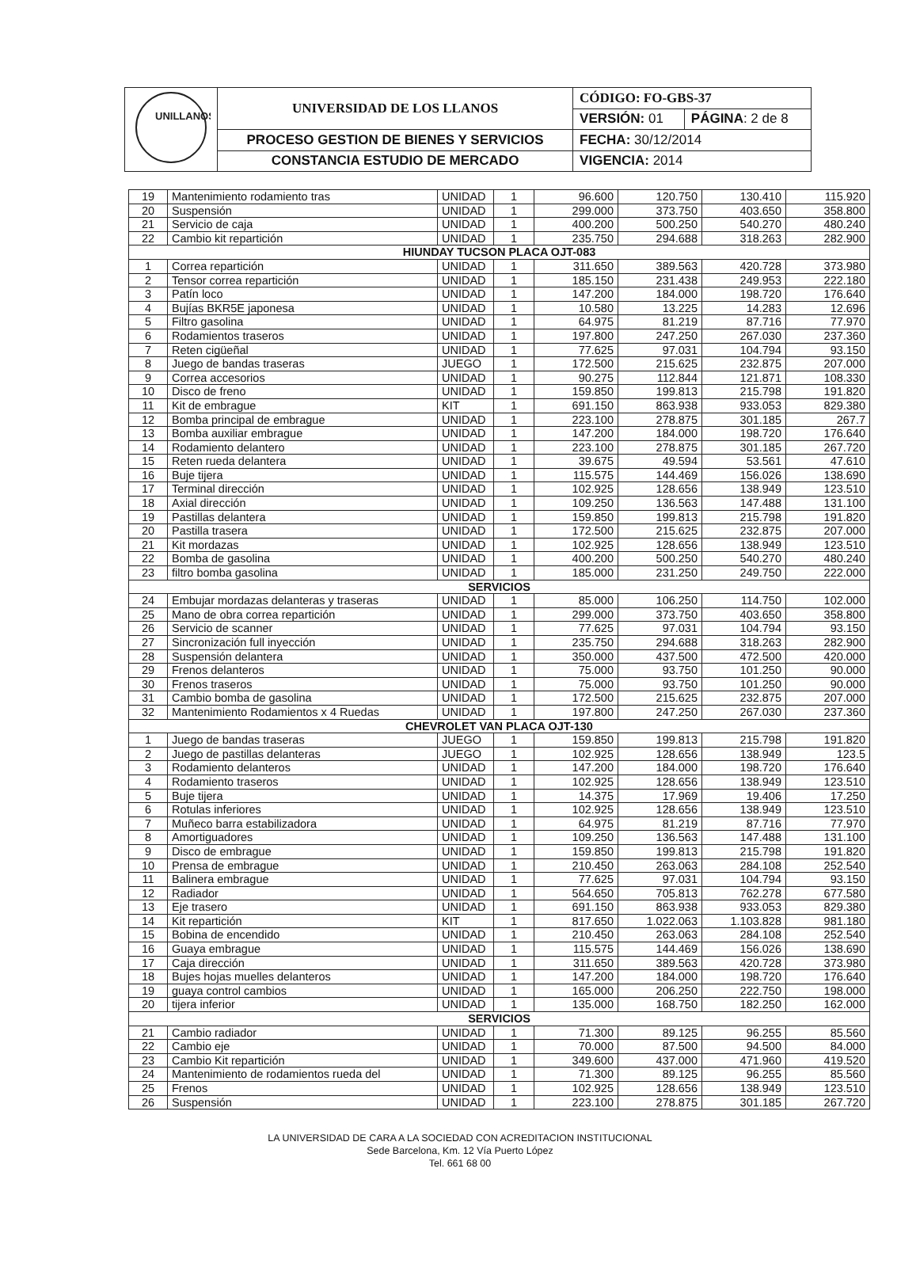| UNILLANOS | UNIVERSIDAD DE LOS LLANOS | CÓDIGO: FO-GBS-37 | |
| | | VERSIÓN: 01 | PÁGINA : 2 de 8 |
| | PROCESO GESTION DE BIENES Y SERVICIOS | FECHA: 30/12/2014 | |
| | CONSTANCIA ESTUDIO DE MERCADO | VIGENCIA: 2014 | |
| 19 | Mantenimiento rodamiento tras | UNIDAD | 1 | 96.600 | 120.750 | 130.410 | 115.920 |
| 20 | Suspensión | UNIDAD | 1 | 299.000 | 373.750 | 403.650 | 358.800 |
| 21 | Servicio de caja | UNIDAD | 1 | 400.200 | 500.250 | 540.270 | 480.240 |
| 22 | Cambio kit repartición | UNIDAD | 1 | 235.750 | 294.688 | 318.263 | 282.900 |
| HIUNDAY TUCSON PLACA OJT-083 | | | | | | | |
| 1 | Correa repartición | UNIDAD | 1 | 311.650 | 389.563 | 420.728 | 373.980 |
| 2 | Tensor correa repartición | UNIDAD | 1 | 185.150 | 231.438 | 249.953 | 222.180 |
| 3 | Patín loco | UNIDAD | 1 | 147.200 | 184.000 | 198.720 | 176.640 |
| 4 | Bujías BKR5E japonesa | UNIDAD | 1 | 10.580 | 13.225 | 14.283 | 12.696 |
| 5 | Filtro gasolina | UNIDAD | 1 | 64.975 | 81.219 | 87.716 | 77.970 |
| 6 | Rodamientos traseros | UNIDAD | 1 | 197.800 | 247.250 | 267.030 | 237.360 |
| 7 | Reten cigüeñal | UNIDAD | 1 | 77.625 | 97.031 | 104.794 | 93.150 |
| 8 | Juego de bandas traseras | JUEGO | 1 | 172.500 | 215.625 | 232.875 | 207.000 |
| 9 | Correa accesorios | UNIDAD | 1 | 90.275 | 112.844 | 121.871 | 108.330 |
| 10 | Disco de freno | UNIDAD | 1 | 159.850 | 199.813 | 215.798 | 191.820 |
| 11 | Kit de embrague | KIT | 1 | 691.150 | 863.938 | 933.053 | 829.380 |
| 12 | Bomba principal de embrague | UNIDAD | 1 | 223.100 | 278.875 | 301.185 | 267.7 |
| 13 | Bomba auxiliar embrague | UNIDAD | 1 | 147.200 | 184.000 | 198.720 | 176.640 |
| 14 | Rodamiento delantero | UNIDAD | 1 | 223.100 | 278.875 | 301.185 | 267.720 |
| 15 | Reten rueda delantera | UNIDAD | 1 | 39.675 | 49.594 | 53.561 | 47.610 |
| 16 | Buje tijera | UNIDAD | 1 | 115.575 | 144.469 | 156.026 | 138.690 |
| 17 | Terminal dirección | UNIDAD | 1 | 102.925 | 128.656 | 138.949 | 123.510 |
| 18 | Axial dirección | UNIDAD | 1 | 109.250 | 136.563 | 147.488 | 131.100 |
| 19 | Pastillas delantera | UNIDAD | 1 | 159.850 | 199.813 | 215.798 | 191.820 |
| 20 | Pastilla trasera | UNIDAD | 1 | 172.500 | 215.625 | 232.875 | 207.000 |
| 21 | Kit mordazas | UNIDAD | 1 | 102.925 | 128.656 | 138.949 | 123.510 |
| 22 | Bomba de gasolina | UNIDAD | 1 | 400.200 | 500.250 | 540.270 | 480.240 |
| 23 | filtro bomba gasolina | UNIDAD | 1 | 185.000 | 231.250 | 249.750 | 222.000 |
| SERVICIOS | | | | | | | |
| 24 | Embujar mordazas delanteras y traseras | UNIDAD | 1 | 85.000 | 106.250 | 114.750 | 102.000 |
| 25 | Mano de obra correa repartición | UNIDAD | 1 | 299.000 | 373.750 | 403.650 | 358.800 |
| 26 | Servicio de scanner | UNIDAD | 1 | 77.625 | 97.031 | 104.794 | 93.150 |
| 27 | Sincronización full inyección | UNIDAD | 1 | 235.750 | 294.688 | 318.263 | 282.900 |
| 28 | Suspensión delantera | UNIDAD | 1 | 350.000 | 437.500 | 472.500 | 420.000 |
| 29 | Frenos delanteros | UNIDAD | 1 | 75.000 | 93.750 | 101.250 | 90.000 |
| 30 | Frenos traseros | UNIDAD | 1 | 75.000 | 93.750 | 101.250 | 90.000 |
| 31 | Cambio bomba de gasolina | UNIDAD | 1 | 172.500 | 215.625 | 232.875 | 207.000 |
| 32 | Mantenimiento Rodamientos x 4 Ruedas | UNIDAD | 1 | 197.800 | 247.250 | 267.030 | 237.360 |
| CHEVROLET VAN PLACA OJT-130 | | | | | | | |
| 1 | Juego de bandas traseras | JUEGO | 1 | 159.850 | 199.813 | 215.798 | 191.820 |
| 2 | Juego de pastillas delanteras | JUEGO | 1 | 102.925 | 128.656 | 138.949 | 123.5 |
| 3 | Rodamiento delanteros | UNIDAD | 1 | 147.200 | 184.000 | 198.720 | 176.640 |
| 4 | Rodamiento traseros | UNIDAD | 1 | 102.925 | 128.656 | 138.949 | 123.510 |
| 5 | Buje tijera | UNIDAD | 1 | 14.375 | 17.969 | 19.406 | 17.250 |
| 6 | Rotulas inferiores | UNIDAD | 1 | 102.925 | 128.656 | 138.949 | 123.510 |
| 7 | Muñeco barra estabilizadora | UNIDAD | 1 | 64.975 | 81.219 | 87.716 | 77.970 |
| 8 | Amortiguadores | UNIDAD | 1 | 109.250 | 136.563 | 147.488 | 131.100 |
| 9 | Disco de embrague | UNIDAD | 1 | 159.850 | 199.813 | 215.798 | 191.820 |
| 10 | Prensa de embrague | UNIDAD | 1 | 210.450 | 263.063 | 284.108 | 252.540 |
| 11 | Balinera embrague | UNIDAD | 1 | 77.625 | 97.031 | 104.794 | 93.150 |
| 12 | Radiador | UNIDAD | 1 | 564.650 | 705.813 | 762.278 | 677.580 |
| 13 | Eje trasero | UNIDAD | 1 | 691.150 | 863.938 | 933.053 | 829.380 |
| 14 | Kit repartición | KIT | 1 | 817.650 | 1.022.063 | 1.103.828 | 981.180 |
| 15 | Bobina de encendido | UNIDAD | 1 | 210.450 | 263.063 | 284.108 | 252.540 |
| 16 | Guaya embrague | UNIDAD | 1 | 115.575 | 144.469 | 156.026 | 138.690 |
| 17 | Caja dirección | UNIDAD | 1 | 311.650 | 389.563 | 420.728 | 373.980 |
| 18 | Bujes hojas muelles delanteros | UNIDAD | 1 | 147.200 | 184.000 | 198.720 | 176.640 |
| 19 | guaya control cambios | UNIDAD | 1 | 165.000 | 206.250 | 222.750 | 198.000 |
| 20 | tijera inferior | UNIDAD | 1 | 135.000 | 168.750 | 182.250 | 162.000 |
| SERVICIOS | | | | | | | |
| 21 | Cambio radiador | UNIDAD | 1 | 71.300 | 89.125 | 96.255 | 85.560 |
| 22 | Cambio eje | UNIDAD | 1 | 70.000 | 87.500 | 94.500 | 84.000 |
| 23 | Cambio Kit repartición | UNIDAD | 1 | 349.600 | 437.000 | 471.960 | 419.520 |
| 24 | Mantenimiento de rodamientos rueda del | UNIDAD | 1 | 71.300 | 89.125 | 96.255 | 85.560 |
| 25 | Frenos | UNIDAD | 1 | 102.925 | 128.656 | 138.949 | 123.510 |
| 26 | Suspensión | UNIDAD | 1 | 223.100 | 278.875 | 301.185 | 267.720 |
LA UNIVERSIDAD DE CARA A LA SOCIEDAD CON ACREDITACION INSTITUCIONAL
Sede Barcelona, Km. 12 Vía Puerto López
Tel. 661 68 00